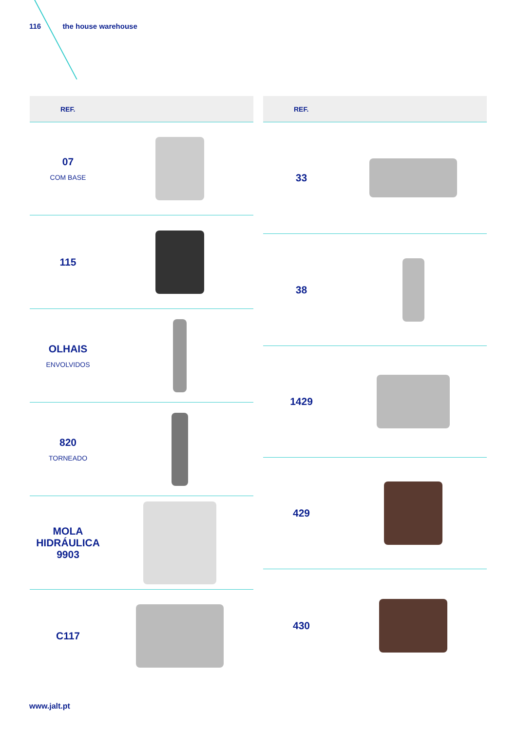116 the house warehouse
| REF. | |
| --- | --- |
| 07 COM BASE | |
| 115 | |
| OLHAIS ENVOLVIDOS | |
| 820 TORNEADO | |
| MOLA HIDRÁULICA 9903 | |
| C117 | |
| REF. | |
| --- | --- |
| 33 | |
| 38 | |
| 1429 | |
| 429 | |
| 430 | |
www.jalt.pt